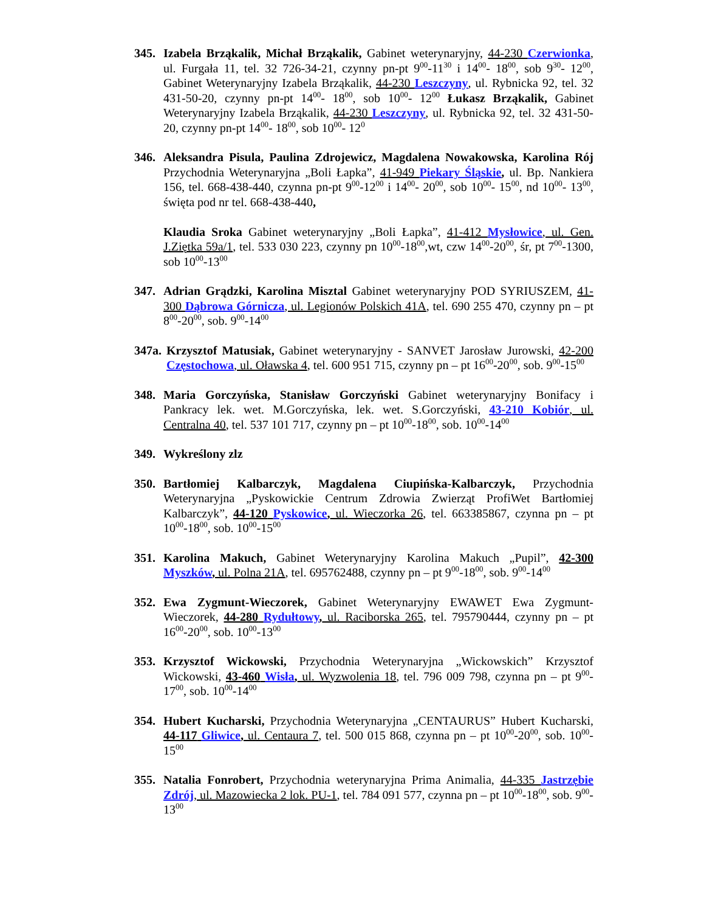345. Izabela Brząkalik, Michał Brząkalik, Gabinet weterynaryjny, 44-230 Czerwionka, ul. Furgała 11, tel. 32 726-34-21, czynny pn-pt 9<sup>00</sup>-11<sup>30</sup> i 14<sup>00</sup>- 18<sup>00</sup>, sob 9<sup>30</sup>- 12<sup>00</sup>, Gabinet Weterynaryjny Izabela Brząkalik, 44-230 Leszczyny, ul. Rybnicka 92, tel. 32 431-50-20, czynny pn-pt 14<sup>00</sup>- 18<sup>00</sup>, sob 10<sup>00</sup>- 12<sup>00</sup> Łukasz Brząkalik, Gabinet Weterynaryjny Izabela Brząkalik, 44-230 Leszczyny, ul. Rybnicka 92, tel. 32 431-50-20, czynny pn-pt 14<sup>00</sup>- 18<sup>00</sup>, sob 10<sup>00</sup>- 12<sup>0</sup>
346. Aleksandra Pisula, Paulina Zdrojewicz, Magdalena Nowakowska, Karolina Rój Przychodnia Weterynaryjna „Boli Łapka”, 41-949 Piekary Śląskie, ul. Bp. Nankiera 156, tel. 668-438-440, czynna pn-pt 9<sup>00</sup>-12<sup>00</sup> i 14<sup>00</sup>- 20<sup>00</sup>, sob 10<sup>00</sup>- 15<sup>00</sup>, nd 10<sup>00</sup>- 13<sup>00</sup>, święta pod nr tel. 668-438-440,
Klaudia Sroka Gabinet weterynaryjny „Boli Łapka”, 41-412 Mysłowice, ul. Gen. J.Ziętka 59a/1, tel. 533 030 223, czynny pn 10<sup>00</sup>-18<sup>00</sup>,wt, czw 14<sup>00</sup>-20<sup>00</sup>, śr, pt 7<sup>00</sup>-1300, sob 10<sup>00</sup>-13<sup>00</sup>
347. Adrian Grądzki, Karolina Misztal Gabinet weterynaryjny POD SYRIUSZEM, 41-300 Dąbrowa Górnicza, ul. Legionów Polskich 41A, tel. 690 255 470, czynny pn – pt 8<sup>00</sup>-20<sup>00</sup>, sob. 9<sup>00</sup>-14<sup>00</sup>
347a.
Krzysztof Matusiak, Gabinet weterynaryjny - SANVET Jarosław Jurowski, 42-200 Częstochowa, ul. Oławska 4, tel. 600 951 715, czynny pn – pt 16<sup>00</sup>-20<sup>00</sup>, sob. 9<sup>00</sup>-15<sup>00</sup>
348. Maria Gorczyńska, Stanisław Gorczyński Gabinet weterynaryjny Bonifacy i Pankracy lek. wet. M.Gorczyńska, lek. wet. S.Gorczyński, 43-210 Kobiór, ul. Centralna 40, tel. 537 101 717, czynny pn – pt 10<sup>00</sup>-18<sup>00</sup>, sob. 10<sup>00</sup>-14<sup>00</sup>
349. Wykreślony zlz
350. Bartłomiej Kalbarczyk, Magdalena Ciupińska-Kalbarczyk, Przychodnia Weterynaryjna „Pyskowickie Centrum Zdrowia Zwierząt ProfiWet Bartłomiej Kalbarczyk”, 44-120 Pyskowice, ul. Wieczorka 26, tel. 663385867, czynna pn – pt 10<sup>00</sup>-18<sup>00</sup>, sob. 10<sup>00</sup>-15<sup>00</sup>
351. Karolina Makuch, Gabinet Weterynaryjny Karolina Makuch „Pupil”, 42-300 Myszków, ul. Polna 21A, tel. 695762488, czynny pn – pt 9<sup>00</sup>-18<sup>00</sup>, sob. 9<sup>00</sup>-14<sup>00</sup>
352. Ewa Zygmunt-Wieczorek, Gabinet Weterynaryjny EWAWET Ewa Zygmunt-Wieczorek, 44-280 Rydułtowy, ul. Raciborska 265, tel. 795790444, czynny pn – pt 16<sup>00</sup>-20<sup>00</sup>, sob. 10<sup>00</sup>-13<sup>00</sup>
353. Krzysztof Wickowski, Przychodnia Weterynaryjna „Wickowskich” Krzysztof Wickowski, 43-460 Wisła, ul. Wyzwolenia 18, tel. 796 009 798, czynna pn – pt 9<sup>00</sup>-17<sup>00</sup>, sob. 10<sup>00</sup>-14<sup>00</sup>
354. Hubert Kucharski, Przychodnia Weterynaryjna „CENTAURUS” Hubert Kucharski, 44-117 Gliwice, ul. Centaura 7, tel. 500 015 868, czynna pn – pt 10<sup>00</sup>-20<sup>00</sup>, sob. 10<sup>00</sup>-15<sup>00</sup>
355. Natalia Fonrobert, Przychodnia weterynaryjna Prima Animalia, 44-335 Jastrzębie Zdrój, ul. Mazowiecka 2 lok. PU-1, tel. 784 091 577, czynna pn – pt 10<sup>00</sup>-18<sup>00</sup>, sob. 9<sup>00</sup>-13<sup>00</sup>